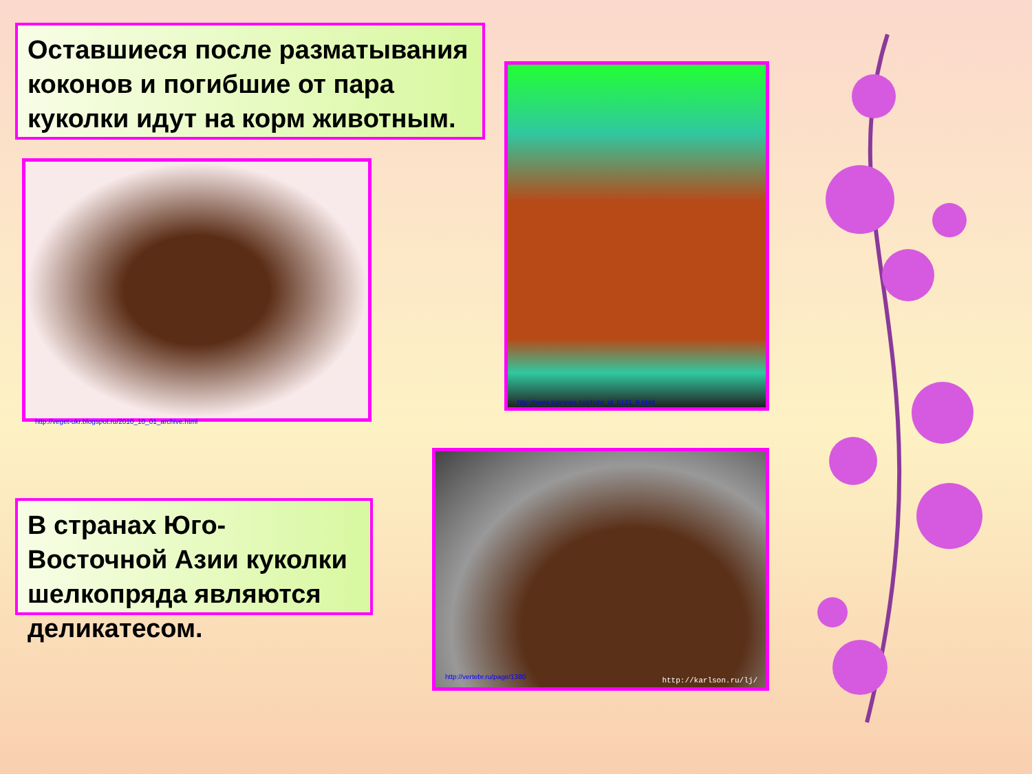Оставшиеся после разматывания коконов и погибшие от пара куколки идут на корм животным.
http://veget-ukr.blogspot.ru/2010_10_01_archive.html
http://www.topnews.ru/photo_id_5121_6.html
В странах Юго-Восточной Азии куколки шелкопряда являются деликатесом.
http://vertebr.ru/page/1380 http://karlson.ru/lj/